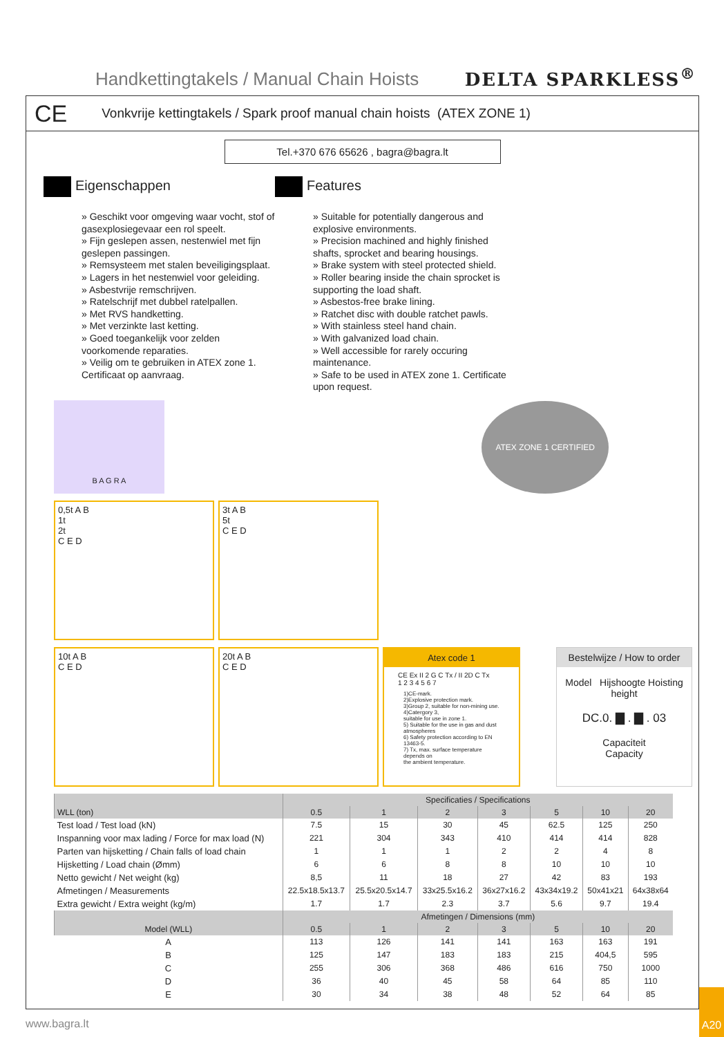Handkettingtakels / Manual Chain Hoists
DELTA SPARKLESS<sup>®</sup>
CE Vonkvrije kettingtakels / Spark proof manual chain hoists (ATEX ZONE 1)
Tel.+370 676 65626 , bagra@bagra.lt
Eigenschappen
» Geschikt voor omgeving waar vocht, stof of gasexplosiegevaar een rol speelt.
» Fijn geslepen assen, nestenwiel met fijn geslepen passingen.
» Remsysteem met stalen beveiligingsplaat.
» Lagers in het nestenwiel voor geleiding.
» Asbestvrije remschrijven.
» Ratelschrijf met dubbel ratelpallen.
» Met RVS handketting.
» Met verzinkte last ketting.
» Goed toegankelijk voor zelden voorkomende reparaties.
» Veilig om te gebruiken in ATEX zone 1. Certificaat op aanvraag.
Features
» Suitable for potentially dangerous and explosive environments.
» Precision machined and highly finished shafts, sprocket and bearing housings.
» Brake system with steel protected shield.
» Roller bearing inside the chain sprocket is supporting the load shaft.
» Asbestos-free brake lining.
» Ratchet disc with double ratchet pawls.
» With stainless steel hand chain.
» With galvanized load chain.
» Well accessible for rarely occuring maintenance.
» Safe to be used in ATEX zone 1. Certificate upon request.
B A G R A
ATEX ZONE 1 CERTIFIED
0,5t A B
1t
2t
C E D
3t A B
5t
C E D
10t A B
C E D
20t A B
C E D
Atex code 1
CE Ex II 2 G C Tx / II 2D C Tx
1 2 3 4 5 6 7
1)CE-mark.
2)Explosive protection mark.
3)Group 2, suitable for non-mining use.
4)Catergory 3,
suitable for use in zone 1.
5) Suitable for the use in gas and dust atmospheres
6) Safety protection according to EN 13463-5.
7) Tx, max. surface temperature depends on
the ambient temperature.
Bestelwijze / How to order
Model Hijshoogte Hoisting height
DC.0. ▇ . ▇ . 03
Capaciteit
Capacity
| | Specificaties / Specifications | | | | | | |
| --- | --- | --- | --- | --- | --- | --- | --- |
| WLL (ton) | 0.5 | 1 | 2 | 3 | 5 | 10 | 20 |
| Test load / Test load (kN) | 7.5 | 15 | 30 | 45 | 62.5 | 125 | 250 |
| Inspanning voor max lading / Force for max load (N) | 221 | 304 | 343 | 410 | 414 | 414 | 828 |
| Parten van hijsketting / Chain falls of load chain | 1 | 1 | 1 | 2 | 2 | 4 | 8 |
| Hijsketting / Load chain (Ømm) | 6 | 6 | 8 | 8 | 10 | 10 | 10 |
| Netto gewicht / Net weight (kg) | 8,5 | 11 | 18 | 27 | 42 | 83 | 193 |
| Afmetingen / Measurements | 22.5x18.5x13.7 | 25.5x20.5x14.7 | 33x25.5x16.2 | 36x27x16.2 | 43x34x19.2 | 50x41x21 | 64x38x64 |
| Extra gewicht / Extra weight (kg/m) | 1.7 | 1.7 | 2.3 | 3.7 | 5.6 | 9.7 | 19.4 |
| | Afmetingen / Dimensions (mm) | | | | | | |
| Model (WLL) | 0.5 | 1 | 2 | 3 | 5 | 10 | 20 |
| A | 113 | 126 | 141 | 141 | 163 | 163 | 191 |
| B | 125 | 147 | 183 | 183 | 215 | 404,5 | 595 |
| C | 255 | 306 | 368 | 486 | 616 | 750 | 1000 |
| D | 36 | 40 | 45 | 58 | 64 | 85 | 110 |
| E | 30 | 34 | 38 | 48 | 52 | 64 | 85 |
www.bagra.lt
A20